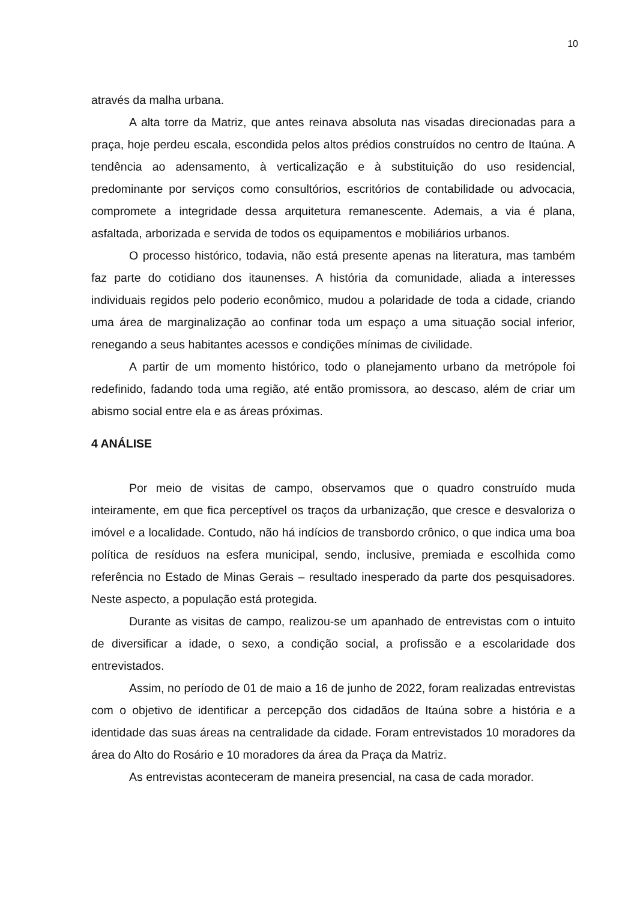10
através da malha urbana.
A alta torre da Matriz, que antes reinava absoluta nas visadas direcionadas para a praça, hoje perdeu escala, escondida pelos altos prédios construídos no centro de Itaúna. A tendência ao adensamento, à verticalização e à substituição do uso residencial, predominante por serviços como consultórios, escritórios de contabilidade ou advocacia, compromete a integridade dessa arquitetura remanescente. Ademais, a via é plana, asfaltada, arborizada e servida de todos os equipamentos e mobiliários urbanos.
O processo histórico, todavia, não está presente apenas na literatura, mas também faz parte do cotidiano dos itaunenses. A história da comunidade, aliada a interesses individuais regidos pelo poderio econômico, mudou a polaridade de toda a cidade, criando uma área de marginalização ao confinar toda um espaço a uma situação social inferior, renegando a seus habitantes acessos e condições mínimas de civilidade.
A partir de um momento histórico, todo o planejamento urbano da metrópole foi redefinido, fadando toda uma região, até então promissora, ao descaso, além de criar um abismo social entre ela e as áreas próximas.
4 ANÁLISE
Por meio de visitas de campo, observamos que o quadro construído muda inteiramente, em que fica perceptível os traços da urbanização, que cresce e desvaloriza o imóvel e a localidade. Contudo, não há indícios de transbordo crônico, o que indica uma boa política de resíduos na esfera municipal, sendo, inclusive, premiada e escolhida como referência no Estado de Minas Gerais – resultado inesperado da parte dos pesquisadores. Neste aspecto, a população está protegida.
Durante as visitas de campo, realizou-se um apanhado de entrevistas com o intuito de diversificar a idade, o sexo, a condição social, a profissão e a escolaridade dos entrevistados.
Assim, no período de 01 de maio a 16 de junho de 2022, foram realizadas entrevistas com o objetivo de identificar a percepção dos cidadãos de Itaúna sobre a história e a identidade das suas áreas na centralidade da cidade. Foram entrevistados 10 moradores da área do Alto do Rosário e 10 moradores da área da Praça da Matriz.
As entrevistas aconteceram de maneira presencial, na casa de cada morador.